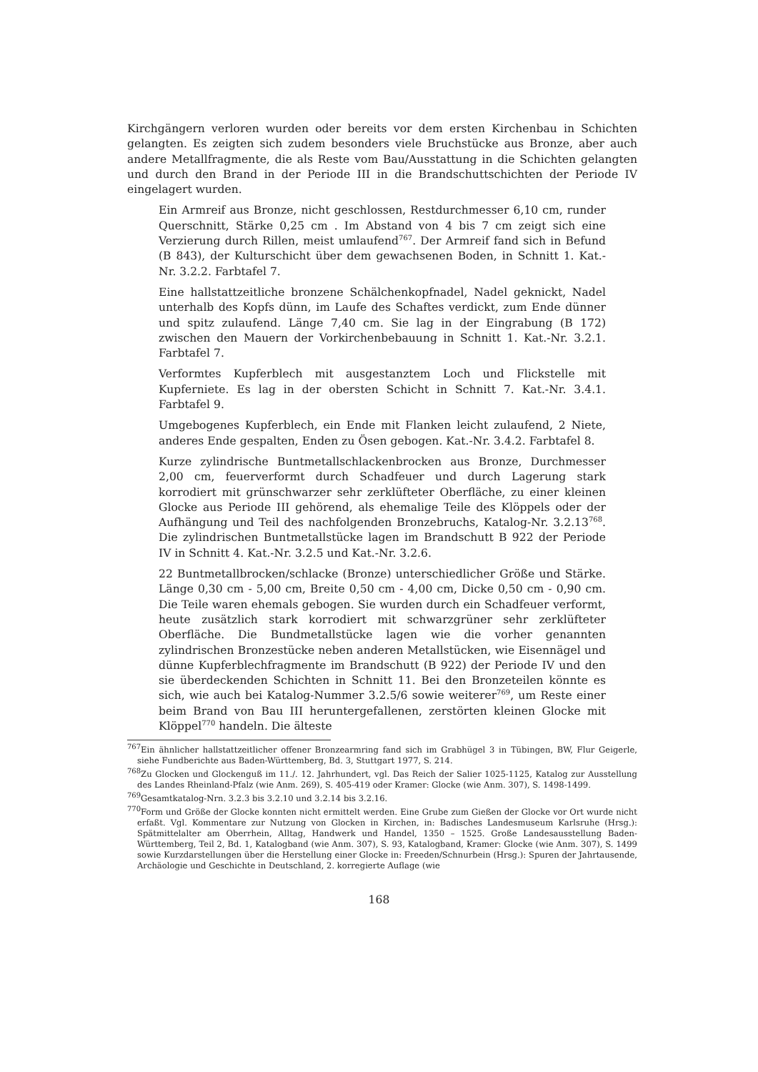Kirchgängern verloren wurden oder bereits vor dem ersten Kirchenbau in Schichten gelangten. Es zeigten sich zudem besonders viele Bruchstücke aus Bronze, aber auch andere Metallfragmente, die als Reste vom Bau/Ausstattung in die Schichten gelangten und durch den Brand in der Periode III in die Brandschuttschichten der Periode IV eingelagert wurden.
Ein Armreif aus Bronze, nicht geschlossen, Restdurchmesser 6,10 cm, runder Querschnitt, Stärke 0,25 cm . Im Abstand von 4 bis 7 cm zeigt sich eine Verzierung durch Rillen, meist umlaufend<sup>767</sup>. Der Armreif fand sich in Befund (B 843), der Kulturschicht über dem gewachsenen Boden, in Schnitt 1. Kat.-Nr. 3.2.2. Farbtafel 7.
Eine hallstattzeitliche bronzene Schälchenkopfnadel, Nadel geknickt, Nadel unterhalb des Kopfs dünn, im Laufe des Schaftes verdickt, zum Ende dünner und spitz zulaufend. Länge 7,40 cm. Sie lag in der Eingrabung (B 172) zwischen den Mauern der Vorkirchenbebauung in Schnitt 1. Kat.-Nr. 3.2.1. Farbtafel 7.
Verformtes Kupferblech mit ausgestanztem Loch und Flickstelle mit Kupferniete. Es lag in der obersten Schicht in Schnitt 7. Kat.-Nr. 3.4.1. Farbtafel 9.
Umgebogenes Kupferblech, ein Ende mit Flanken leicht zulaufend, 2 Niete, anderes Ende gespalten, Enden zu Ösen gebogen. Kat.-Nr. 3.4.2. Farbtafel 8.
Kurze zylindrische Buntmetallschlackenbrocken aus Bronze, Durchmesser 2,00 cm, feuerverformt durch Schadfeuer und durch Lagerung stark korrodiert mit grünschwarzer sehr zerklüfteter Oberfläche, zu einer kleinen Glocke aus Periode III gehörend, als ehemalige Teile des Klöppels oder der Aufhängung und Teil des nachfolgenden Bronzebruchs, Katalog-Nr. 3.2.13<sup>768</sup>. Die zylindrischen Buntmetallstücke lagen im Brandschutt B 922 der Periode IV in Schnitt 4. Kat.-Nr. 3.2.5 und Kat.-Nr. 3.2.6.
22 Buntmetallbrocken/schlacke (Bronze) unterschiedlicher Größe und Stärke. Länge 0,30 cm - 5,00 cm, Breite 0,50 cm - 4,00 cm, Dicke 0,50 cm - 0,90 cm. Die Teile waren ehemals gebogen. Sie wurden durch ein Schadfeuer verformt, heute zusätzlich stark korrodiert mit schwarzgrüner sehr zerklüfteter Oberfläche. Die Bundmetallstücke lagen wie die vorher genannten zylindrischen Bronzestücke neben anderen Metallstücken, wie Eisennägel und dünne Kupferblechfragmente im Brandschutt (B 922) der Periode IV und den sie überdeckenden Schichten in Schnitt 11. Bei den Bronzeteilen könnte es sich, wie auch bei Katalog-Nummer 3.2.5/6 sowie weiterer<sup>769</sup>, um Reste einer beim Brand von Bau III heruntergefallenen, zerstörten kleinen Glocke mit Klöppel<sup>770</sup> handeln. Die älteste
<sup>767</sup> Ein ähnlicher hallstattzeitlicher offener Bronzearmring fand sich im Grabhügel 3 in Tübingen, BW, Flur Geigerle, siehe Fundberichte aus Baden-Württemberg, Bd. 3, Stuttgart 1977, S. 214.
<sup>768</sup> Zu Glocken und Glockenguß im 11./. 12. Jahrhundert, vgl. Das Reich der Salier 1025-1125, Katalog zur Ausstellung des Landes Rheinland-Pfalz (wie Anm. 269), S. 405-419 oder Kramer: Glocke (wie Anm. 307), S. 1498-1499.
<sup>769</sup> Gesamtkatalog-Nrn. 3.2.3 bis 3.2.10 und 3.2.14 bis 3.2.16.
<sup>770</sup> Form und Größe der Glocke konnten nicht ermittelt werden. Eine Grube zum Gießen der Glocke vor Ort wurde nicht erfaßt. Vgl. Kommentare zur Nutzung von Glocken in Kirchen, in: Badisches Landesmuseum Karlsruhe (Hrsg.): Spätmittelalter am Oberrhein, Alltag, Handwerk und Handel, 1350 – 1525. Große Landesausstellung Baden-Württemberg, Teil 2, Bd. 1, Katalogband (wie Anm. 307), S. 93, Katalogband, Kramer: Glocke (wie Anm. 307), S. 1499 sowie Kurzdarstellungen über die Herstellung einer Glocke in: Freeden/Schnurbein (Hrsg.): Spuren der Jahrtausende, Archäologie und Geschichte in Deutschland, 2. korregierte Auflage (wie
168